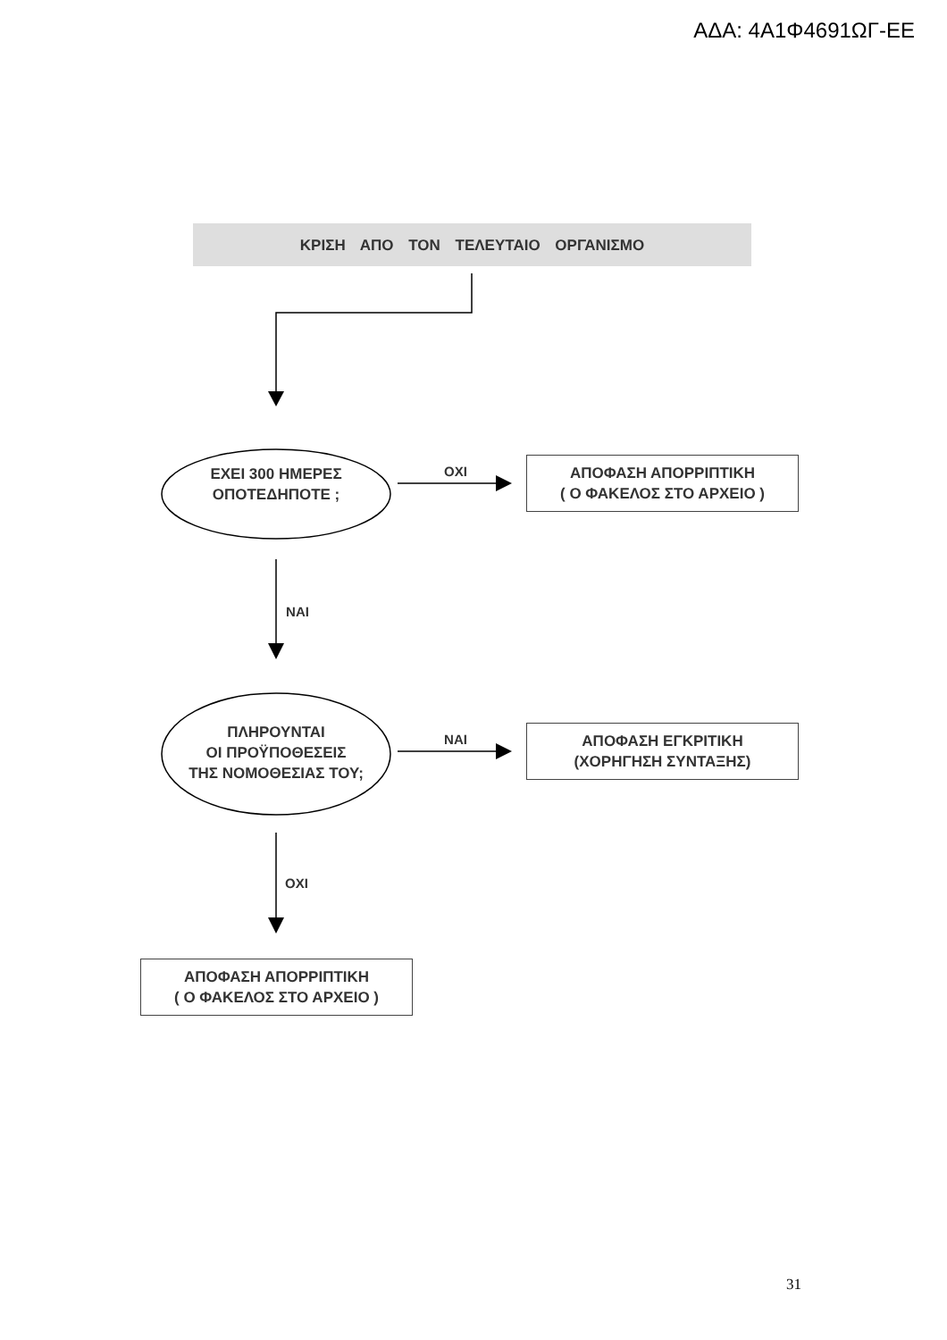ΑΔΑ: 4Α1Φ4691ΩΓ-ΕΕ
ΚΡΙΣΗ ΑΠΟ ΤΟΝ ΤΕΛΕΥΤΑΙΟ ΟΡΓΑΝΙΣΜΟ
ΕΧΕΙ 300 ΗΜΕΡΕΣ
ΟΠΟΤΕΔΗΠΟΤΕ ;
ΟΧΙ
ΑΠΟΦΑΣΗ ΑΠΟΡΡΙΠΤΙΚΗ
( Ο ΦΑΚΕΛΟΣ ΣΤΟ ΑΡΧΕΙΟ )
ΝΑΙ
ΠΛΗΡΟΥΝΤΑΙ
ΟΙ ΠΡΟΫΠΟΘΕΣΕΙΣ
ΤΗΣ ΝΟΜΟΘΕΣΙΑΣ ΤΟΥ;
ΝΑΙ
ΑΠΟΦΑΣΗ ΕΓΚΡΙΤΙΚΗ
(ΧΟΡΗΓΗΣΗ ΣΥΝΤΑΞΗΣ)
ΟΧΙ
ΑΠΟΦΑΣΗ ΑΠΟΡΡΙΠΤΙΚΗ
( Ο ΦΑΚΕΛΟΣ ΣΤΟ ΑΡΧΕΙΟ )
31